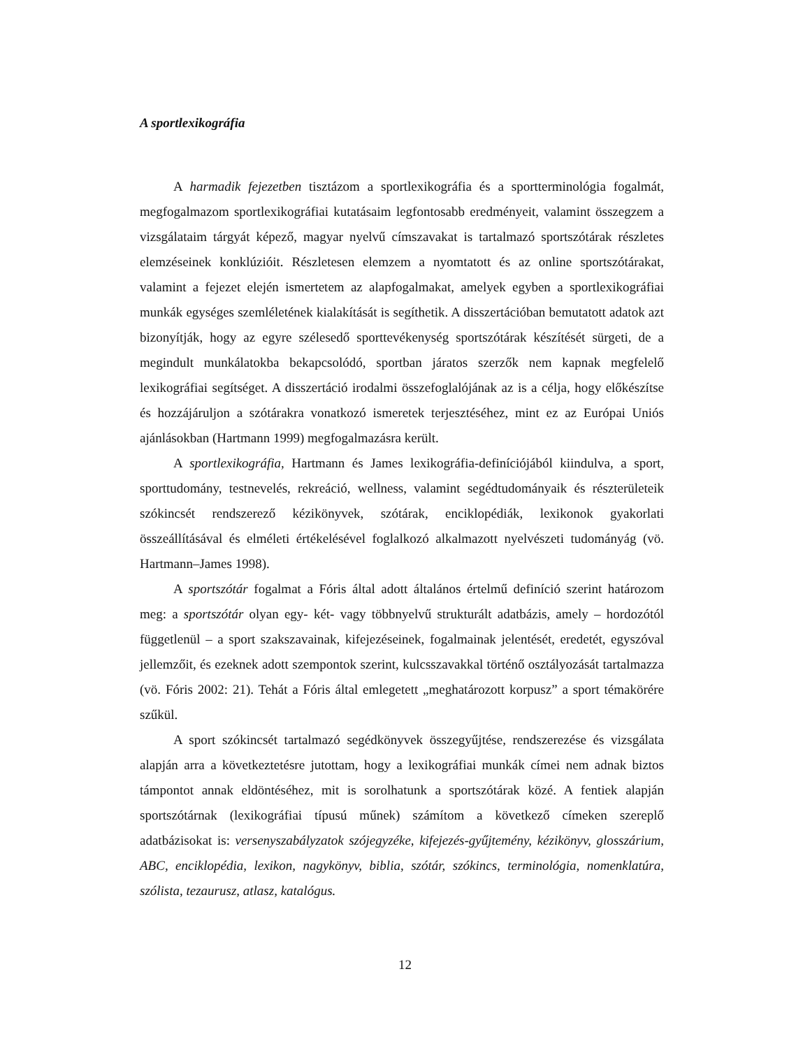A sportlexikográfia
A harmadik fejezetben tisztázom a sportlexikográfia és a sportterminológia fogalmát, megfogalmazom sportlexikográfiai kutatásaim legfontosabb eredményeit, valamint összegzem a vizsgálataim tárgyát képező, magyar nyelvű címszavakat is tartalmazó sportszótárak részletes elemzéseinek konklúzióit. Részletesen elemzem a nyomtatott és az online sportszótárakat, valamint a fejezet elején ismertetem az alapfogalmakat, amelyek egyben a sportlexikográfiai munkák egységes szemléletének kialakítását is segíthetik. A disszertációban bemutatott adatok azt bizonyítják, hogy az egyre szélesedő sporttevékenység sportszótárak készítését sürgeti, de a megindult munkálatokba bekapcsolódó, sportban járatos szerzők nem kapnak megfelelő lexikográfiai segítséget. A disszertáció irodalmi összefoglalójának az is a célja, hogy előkészítse és hozzájáruljon a szótárakra vonatkozó ismeretek terjesztéséhez, mint ez az Európai Uniós ajánlásokban (Hartmann 1999) megfogalmazásra került.
A sportlexikográfia, Hartmann és James lexikográfia-definíciójából kiindulva, a sport, sporttudomány, testnevelés, rekreáció, wellness, valamint segédtudományaik és részterületeik szókincsét rendszerező kézikönyvek, szótárak, enciklopédiák, lexikonok gyakorlati összeállításával és elméleti értékelésével foglalkozó alkalmazott nyelvészeti tudományág (vö. Hartmann–James 1998).
A sportszótár fogalmat a Fóris által adott általános értelmű definíció szerint határozom meg: a sportszótár olyan egy- két- vagy többnyelvű strukturált adatbázis, amely – hordozótól függetlenül – a sport szakszavainak, kifejezéseinek, fogalmainak jelentését, eredetét, egyszóval jellemzőit, és ezeknek adott szempontok szerint, kulcsszavakkal történő osztályozását tartalmazza (vö. Fóris 2002: 21). Tehát a Fóris által emlegetett „meghatározott korpusz” a sport témakörére szűkül.
A sport szókincsét tartalmazó segédkönyvek összegyűjtése, rendszerezése és vizsgálata alapján arra a következtetésre jutottam, hogy a lexikográfiai munkák címei nem adnak biztos támpontot annak eldöntéséhez, mit is sorolhatunk a sportszótárak közé. A fentiek alapján sportszótárnak (lexikográfiai típusú műnek) számítom a következő címeken szereplő adatbázisokat is: versenyszabályzatok szójegyzéke, kifejezés-gyűjtemény, kézikönyv, glosszárium, ABC, enciklopédia, lexikon, nagykönyv, biblia, szótár, szókincs, terminológia, nomenklatúra, szólista, tezaurusz, atlasz, katalógus.
12